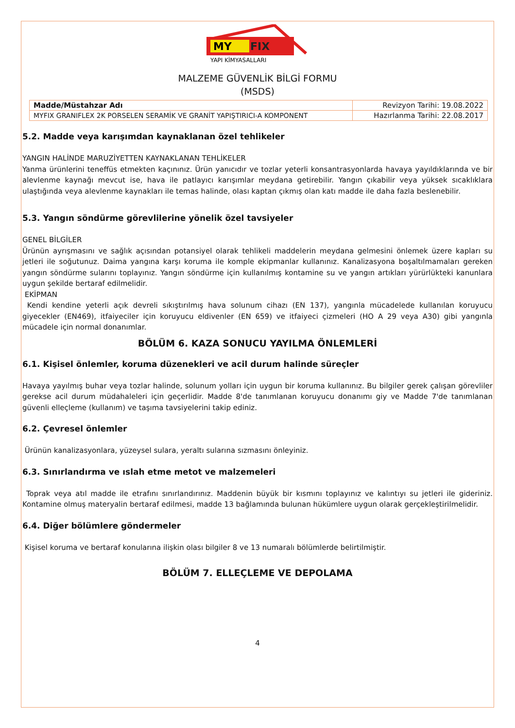MY
FIX
YAPI KİMYASALLARI
MALZEME GÜVENLİK BİLGİ FORMU
(MSDS)
| Madde/Müstahzar Adı | Revizyon Tarihi: 19.08.2022 |
| MYFIX GRANIFLEX 2K PORSELEN SERAMİK VE GRANİT YAPIŞTIRICI-A KOMPONENT | Hazırlanma Tarihi: 22.08.2017 |
5.2. Madde veya karışımdan kaynaklanan özel tehlikeler
YANGIN HALİNDE MARUZİYETTEN KAYNAKLANAN TEHLİKELER
Yanma ürünlerini teneffüs etmekten kaçınınız. Ürün yanıcıdır ve tozlar yeterli konsantrasyonlarda havaya yayıldıklarında ve bir alevlenme kaynağı mevcut ise, hava ile patlayıcı karışımlar meydana getirebilir. Yangın çıkabilir veya yüksek sıcaklıklara ulaştığında veya alevlenme kaynakları ile temas halinde, olası kaptan çıkmış olan katı madde ile daha fazla beslenebilir.
5.3. Yangın söndürme görevlilerine yönelik özel tavsiyeler
GENEL BİLGİLER
Ürünün ayrışmasını ve sağlık açısından potansiyel olarak tehlikeli maddelerin meydana gelmesini önlemek üzere kapları su jetleri ile soğutunuz. Daima yangına karşı koruma ile komple ekipmanlar kullanınız. Kanalizasyona boşaltılmamaları gereken yangın söndürme sularını toplayınız. Yangın söndürme için kullanılmış kontamine su ve yangın artıkları yürürlükteki kanunlara uygun şekilde bertaraf edilmelidir.
EKİPMAN
Kendi kendine yeterli açık devreli sıkıştırılmış hava solunum cihazı (EN 137), yangınla mücadelede kullanılan koruyucu giyecekler (EN469), itfaiyeciler için koruyucu eldivenler (EN 659) ve itfaiyeci çizmeleri (HO A 29 veya A30) gibi yangınla mücadele için normal donanımlar.
BÖLÜM 6. KAZA SONUCU YAYILMA ÖNLEMLERİ
6.1. Kişisel önlemler, koruma düzenekleri ve acil durum halinde süreçler
Havaya yayılmış buhar veya tozlar halinde, solunum yolları için uygun bir koruma kullanınız. Bu bilgiler gerek çalışan görevliler gerekse acil durum müdahaleleri için geçerlidir. Madde 8'de tanımlanan koruyucu donanımı giy ve Madde 7'de tanımlanan güvenli elleçleme (kullanım) ve taşıma tavsiyelerini takip ediniz.
6.2. Çevresel önlemler
Ürünün kanalizasyonlara, yüzeysel sulara, yeraltı sularına sızmasını önleyiniz.
6.3. Sınırlandırma ve ıslah etme metot ve malzemeleri
Toprak veya atıl madde ile etrafını sınırlandırınız. Maddenin büyük bir kısmını toplayınız ve kalıntıyı su jetleri ile gideriniz. Kontamine olmuş materyalin bertaraf edilmesi, madde 13 bağlamında bulunan hükümlere uygun olarak gerçekleştirilmelidir.
6.4. Diğer bölümlere göndermeler
Kişisel koruma ve bertaraf konularına ilişkin olası bilgiler 8 ve 13 numaralı bölümlerde belirtilmiştir.
BÖLÜM 7. ELLEÇLEME VE DEPOLAMA
4